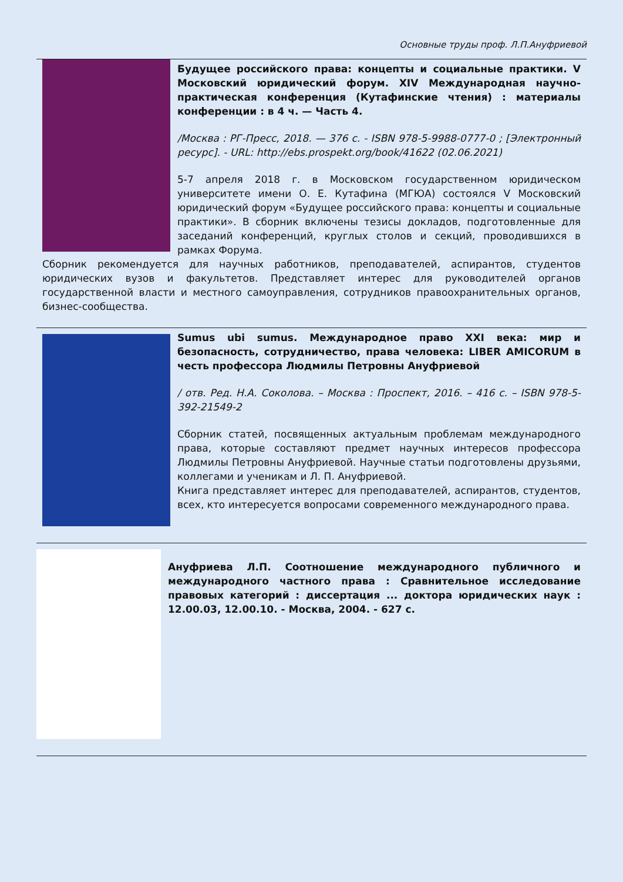Основные труды проф. Л.П.Ануфриевой
Будущее российского права: концепты и социальные практики. V Московский юридический форум. XIV Международная научно-практическая конференция (Кутафинские чтения) : материалы конференции : в 4 ч. — Часть 4.
/Москва : РГ-Пресс, 2018. — 376 с. - ISBN 978-5-9988-0777-0 ; [Электронный ресурс]. - URL: http://ebs.prospekt.org/book/41622 (02.06.2021)
5-7 апреля 2018 г. в Московском государственном юридическом университете имени О. Е. Кутафина (МГЮА) состоялся V Московский юридический форум «Будущее российского права: концепты и социальные практики». В сборник включены тезисы докладов, подготовленные для заседаний конференций, круглых столов и секций, проводившихся в рамках Форума.
Сборник рекомендуется для научных работников, преподавателей, аспирантов, студентов юридических вузов и факультетов. Представляет интерес для руководителей органов государственной власти и местного самоуправления, сотрудников правоохранительных органов, бизнес-сообщества.
Sumus ubi sumus. Международное право XXI века: мир и безопасность, сотрудничество, права человека: LIBER AMICORUM в честь профессора Людмилы Петровны Ануфриевой
/ отв. Ред. Н.А. Соколова. – Москва : Проспект, 2016. – 416 с. – ISBN 978-5-392-21549-2
Сборник статей, посвященных актуальным проблемам международного права, которые составляют предмет научных интересов профессора Людмилы Петровны Ануфриевой. Научные статьи подготовлены друзьями, коллегами и ученикам и Л. П. Ануфриевой.
Книга представляет интерес для преподавателей, аспирантов, студентов, всех, кто интересуется вопросами современного международного права.
Ануфриева Л.П. Соотношение международного публичного и международного частного права : Сравнительное исследование правовых категорий : диссертация ... доктора юридических наук : 12.00.03, 12.00.10. - Москва, 2004. - 627 с.